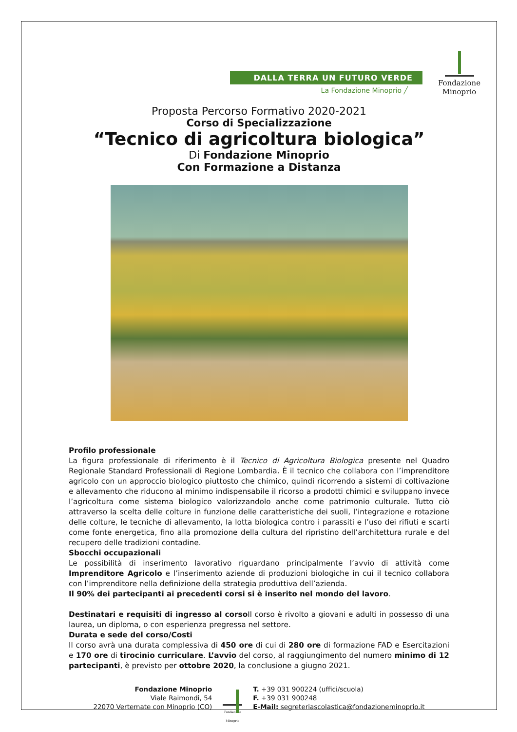DALLA TERRA UN FUTURO VERDE
La Fondazione Minoprio ╱
Fondazione Minoprio
Proposta Percorso Formativo 2020-2021
Corso di Specializzazione
“Tecnico di agricoltura biologica”
Di Fondazione Minoprio
Con Formazione a Distanza
Profilo professionale
La figura professionale di riferimento è il Tecnico di Agricoltura Biologica presente nel Quadro Regionale Standard Professionali di Regione Lombardia. È il tecnico che collabora con l’imprenditore agricolo con un approccio biologico piuttosto che chimico, quindi ricorrendo a sistemi di coltivazione e allevamento che riducono al minimo indispensabile il ricorso a prodotti chimici e sviluppano invece l’agricoltura come sistema biologico valorizzandolo anche come patrimonio culturale. Tutto ciò attraverso la scelta delle colture in funzione delle caratteristiche dei suoli, l’integrazione e rotazione delle colture, le tecniche di allevamento, la lotta biologica contro i parassiti e l’uso dei rifiuti e scarti come fonte energetica, fino alla promozione della cultura del ripristino dell’architettura rurale e del recupero delle tradizioni contadine.
Sbocchi occupazionali
Le possibilità di inserimento lavorativo riguardano principalmente l’avvio di attività come Imprenditore Agricolo e l’inserimento aziende di produzioni biologiche in cui il tecnico collabora con l’imprenditore nella definizione della strategia produttiva dell’azienda.
Il 90% dei partecipanti ai precedenti corsi si è inserito nel mondo del lavoro.
Destinatari e requisiti di ingresso al corso Il corso è rivolto a giovani e adulti in possesso di una laurea, un diploma, o con esperienza pregressa nel settore.
Durata e sede del corso/Costi
Il corso avrà una durata complessiva di 450 ore di cui di 280 ore di formazione FAD e Esercitazioni e 170 ore di tirocinio curriculare. L’avvio del corso, al raggiungimento del numero minimo di 12 partecipanti, è previsto per ottobre 2020, la conclusione a giugno 2021.
Fondazione Minoprio
Viale Raimondi, 54
22070 Vertemate con Minoprio (CO)
Fondazione Minoprio
T. +39 031 900224 (uffici/scuola)
F. +39 031 900248
E-Mail: segreteriascolastica@fondazioneminoprio.it